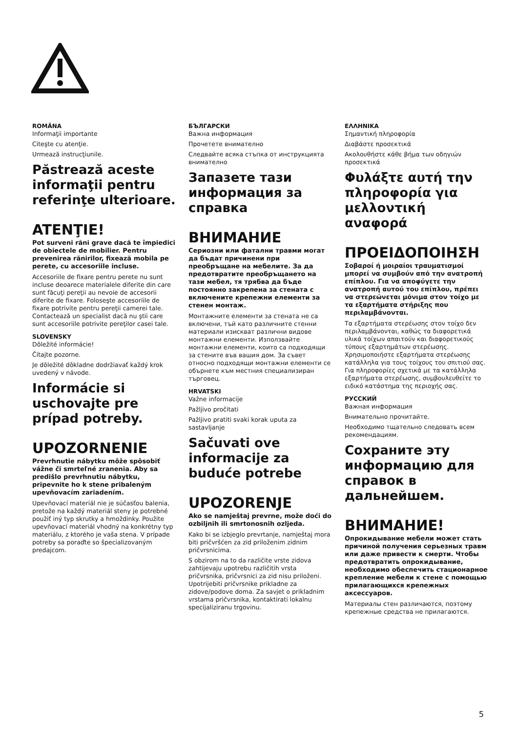ROMÂNA
Informaţii importante
Citeşte cu atenţie.
Urmează instrucţiunile.
Păstrează aceste informaţii pentru referinţe ulterioare.
ATENŢIE!
Pot surveni răni grave dacă te împiedici de obiectele de mobilier. Pentru prevenirea rănirilor, fixează mobila pe perete, cu accesoriile incluse.
Accesoriile de fixare pentru perete nu sunt incluse deoarece materialele diferite din care sunt făcuţi pereţii au nevoie de accesorii diferite de fixare. Foloseşte accesoriile de fixare potrivite pentru pereţii camerei tale. Contactează un specialist dacă nu ştii care sunt accesoriile potrivite pereţilor casei tale.
SLOVENSKY
Dôležité informácie!
Čítajte pozorne.
Je dôležité dôkladne dodržiavať každý krok uvedený v návode.
Informácie si uschovajte pre prípad potreby.
UPOZORNENIE
Prevrhnutie nábytku môže spôsobiť vážne či smrteľné zranenia. Aby sa predišlo prevrhnutiu nábytku, pripevnite ho k stene pribaleným upevňovacím zariadením.
Upevňovací materiál nie je súčasťou balenia, pretože na každý materiál steny je potrebné použiť iný typ skrutky a hmoždinky. Použite upevňovací materiál vhodný na konkrétny typ materiálu, z ktorého je vaša stena. V prípade potreby sa poraďte so špecializovaným predajcom.
БЪЛГАРСКИ
Важна информация
Прочетете внимателно
Следвайте всяка стъпка от инструкцията внимателно
Запазете тази информация за справка
ВНИМАНИЕ
Сериозни или фатални травми могат да бъдат причинени при преобръщане на мебелите. За да предотвратите преобръщането на тази мебел, тя трябва да бъде постоянно закрепена за стената с включените крепежни елементи за стенен монтаж.
Монтажните елементи за стената не са включени, тъй като различните стенни материали изискват различни видове монтажни елементи. Използвайте монтажни елементи, които са подходящи за стените във вашия дом. За съвет относно подходящи монтажни елементи се обърнете към местния специализиран търговец.
HRVATSKI
Važne informacije
Pažljivo pročitati
Pažljivo pratiti svaki korak uputa za sastavljanje
Sačuvati ove informacije za buduće potrebe
UPOZORENJE
Ako se namještaj prevrne, može doći do ozbiljnih ili smrtonosnih ozljeda.
Kako bi se izbjeglo prevrtanje, namještaj mora biti pričvršćen za zid priloženim zidnim pričvrsnicima.
S obzirom na to da različite vrste zidova zahtijevaju upotrebu različitih vrsta pričvrsnika, pričvrsnici za zid nisu priloženi. Upotrijebiti pričvrsnike prikladne za zidove/podove doma. Za savjet o prikladnim vrstama pričvrsnika, kontaktirati lokalnu specijaliziranu trgovinu.
ΕΛΛΗΝΙΚΑ
Σημαντική πληροφορία
Διαβάστε προσεκτικά
Ακολουθήστε κάθε βήμα των οδηγιών προσεκτικά
Φυλάξτε αυτή την πληροφορία για μελλοντική αναφορά
ΠΡΟΕΙΔΟΠΟΙΗΣΗ
Σοβαροί ή μοιραίοι τραυματισμοί μπορεί να συμβούν από την ανατροπή επίπλου. Για να αποφύγετε την ανατροπή αυτού του επίπλου, πρέπει να στερεώνεται μόνιμα στον τοίχο με τα εξαρτήματα στήριξης που περιλαμβάνονται.
Τα εξαρτήματα στερέωσης στον τοίχο δεν περιλαμβάνονται, καθώς τα διαφορετικά υλικά τοίχων απαιτούν και διαφορετικούς τύπους εξαρτημάτων στερέωσης. Χρησιμοποιήστε εξαρτήματα στερέωσης κατάλληλα για τους τοίχους του σπιτιού σας. Για πληροφορίες σχετικά με τα κατάλληλα εξαρτήματα στερέωσης, συμβουλευθείτε το ειδικό κατάστημα της περιοχής σας.
РУССКИЙ
Важная информация
Внимательно прочитайте.
Необходимо тщательно следовать всем рекомендациям.
Сохраните эту информацию для справок в дальнейшем.
ВНИМАНИЕ!
Опрокидывание мебели может стать причиной получения серьезных травм или даже привести к смерти. Чтобы предотвратить опрокидывание, необходимо обеспечить стационарное крепление мебели к стене с помощью прилагающихся крепежных аксессуаров.
Материалы стен различаются, поэтому крепежные средства не прилагаются.
5